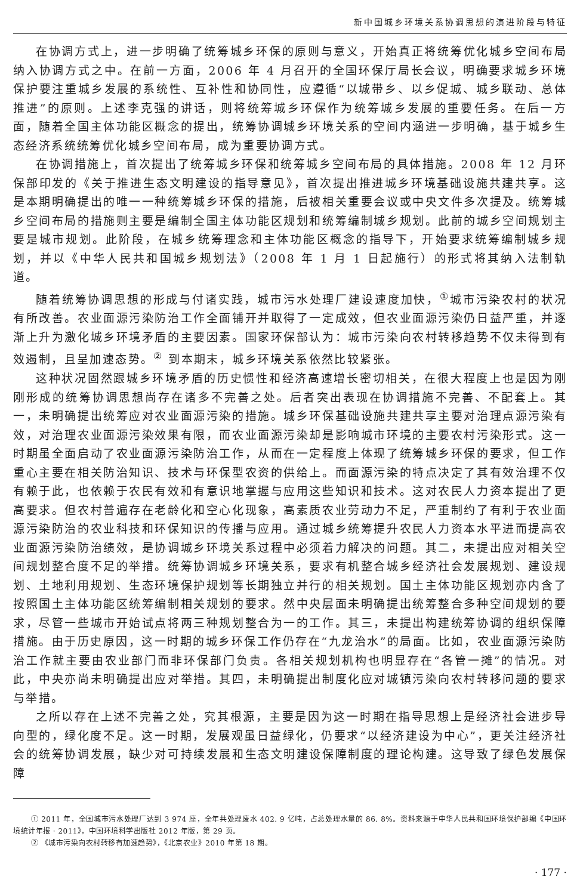新中国城乡环境关系协调思想的演进阶段与特征
在协调方式上，进一步明确了统筹城乡环保的原则与意义，开始真正将统筹优化城乡空间布局纳入协调方式之中。在前一方面，2006 年 4 月召开的全国环保厅局长会议，明确要求城乡环境保护要注重城乡发展的系统性、互补性和协同性，应遵循“以城带乡、以乡促城、城乡联动、总体推进”的原则。上述李克强的讲话，则将统筹城乡环保作为统筹城乡发展的重要任务。在后一方面，随着全国主体功能区概念的提出，统筹协调城乡环境关系的空间内涵进一步明确，基于城乡生态经济系统统筹优化城乡空间布局，成为重要协调方式。
在协调措施上，首次提出了统筹城乡环保和统筹城乡空间布局的具体措施。2008 年 12 月环保部印发的《关于推进生态文明建设的指导意见》，首次提出推进城乡环境基础设施共建共享。这是本期明确提出的唯一一种统筹城乡环保的措施，后被相关重要会议或中央文件多次提及。统筹城乡空间布局的措施则主要是编制全国主体功能区规划和统筹编制城乡规划。此前的城乡空间规划主要是城市规划。此阶段，在城乡统筹理念和主体功能区概念的指导下，开始要求统筹编制城乡规划，并以《中华人民共和国城乡规划法》（2008 年 1 月 1 日起施行）的形式将其纳入法制轨道。
随着统筹协调思想的形成与付诸实践，城市污水处理厂建设速度加快，<sup>①</sup>城市污染农村的状况有所改善。农业面源污染防治工作全面铺开并取得了一定成效，但农业面源污染仍日益严重，并逐渐上升为激化城乡环境矛盾的主要因素。国家环保部认为：城市污染向农村转移趋势不仅未得到有效遏制，且呈加速态势。<sup>②</sup> 到本期末，城乡环境关系依然比较紧张。
这种状况固然跟城乡环境矛盾的历史惯性和经济高速增长密切相关，在很大程度上也是因为刚刚形成的统筹协调思想尚存在诸多不完善之处。后者突出表现在协调措施不完善、不配套上。其一，未明确提出统筹应对农业面源污染的措施。城乡环保基础设施共建共享主要对治理点源污染有效，对治理农业面源污染效果有限，而农业面源污染却是影响城市环境的主要农村污染形式。这一时期虽全面启动了农业面源污染防治工作，从而在一定程度上体现了统筹城乡环保的要求，但工作重心主要在相关防治知识、技术与环保型农资的供给上。而面源污染的特点决定了其有效治理不仅有赖于此，也依赖于农民有效和有意识地掌握与应用这些知识和技术。这对农民人力资本提出了更高要求。但农村普遍存在老龄化和空心化现象，高素质农业劳动力不足，严重制约了有利于农业面源污染防治的农业科技和环保知识的传播与应用。通过城乡统筹提升农民人力资本水平进而提高农业面源污染防治绩效，是协调城乡环境关系过程中必须着力解决的问题。其二，未提出应对相关空间规划整合度不足的举措。统筹协调城乡环境关系，要求有机整合城乡经济社会发展规划、建设规划、土地利用规划、生态环境保护规划等长期独立并行的相关规划。国土主体功能区规划亦内含了按照国土主体功能区统筹编制相关规划的要求。然中央层面未明确提出统筹整合多种空间规划的要求，尽管一些城市开始试点将两三种规划整合为一的工作。其三，未提出构建统筹协调的组织保障措施。由于历史原因，这一时期的城乡环保工作仍存在“九龙治水”的局面。比如，农业面源污染防治工作就主要由农业部门而非环保部门负责。各相关规划机构也明显存在“各管一摊”的情况。对此，中央亦尚未明确提出应对举措。其四，未明确提出制度化应对城镇污染向农村转移问题的要求与举措。
之所以存在上述不完善之处，究其根源，主要是因为这一时期在指导思想上是经济社会进步导向型的，绿化度不足。这一时期，发展观虽日益绿化，仍要求“以经济建设为中心”，更关注经济社会的统筹协调发展，缺少对可持续发展和生态文明建设保障制度的理论构建。这导致了绿色发展保障
① 2011 年，全国城市污水处理厂达到 3 974 座，全年共处理废水 402. 9 亿吨，占总处理水量的 86. 8%。资料来源于中华人民共和国环境保护部编《中国环境统计年报 · 2011》，中国环境科学出版社 2012 年版，第 29 页。
② 《城市污染向农村转移有加速趋势》，《北京农业》2010 年第 18 期。
· 177 ·